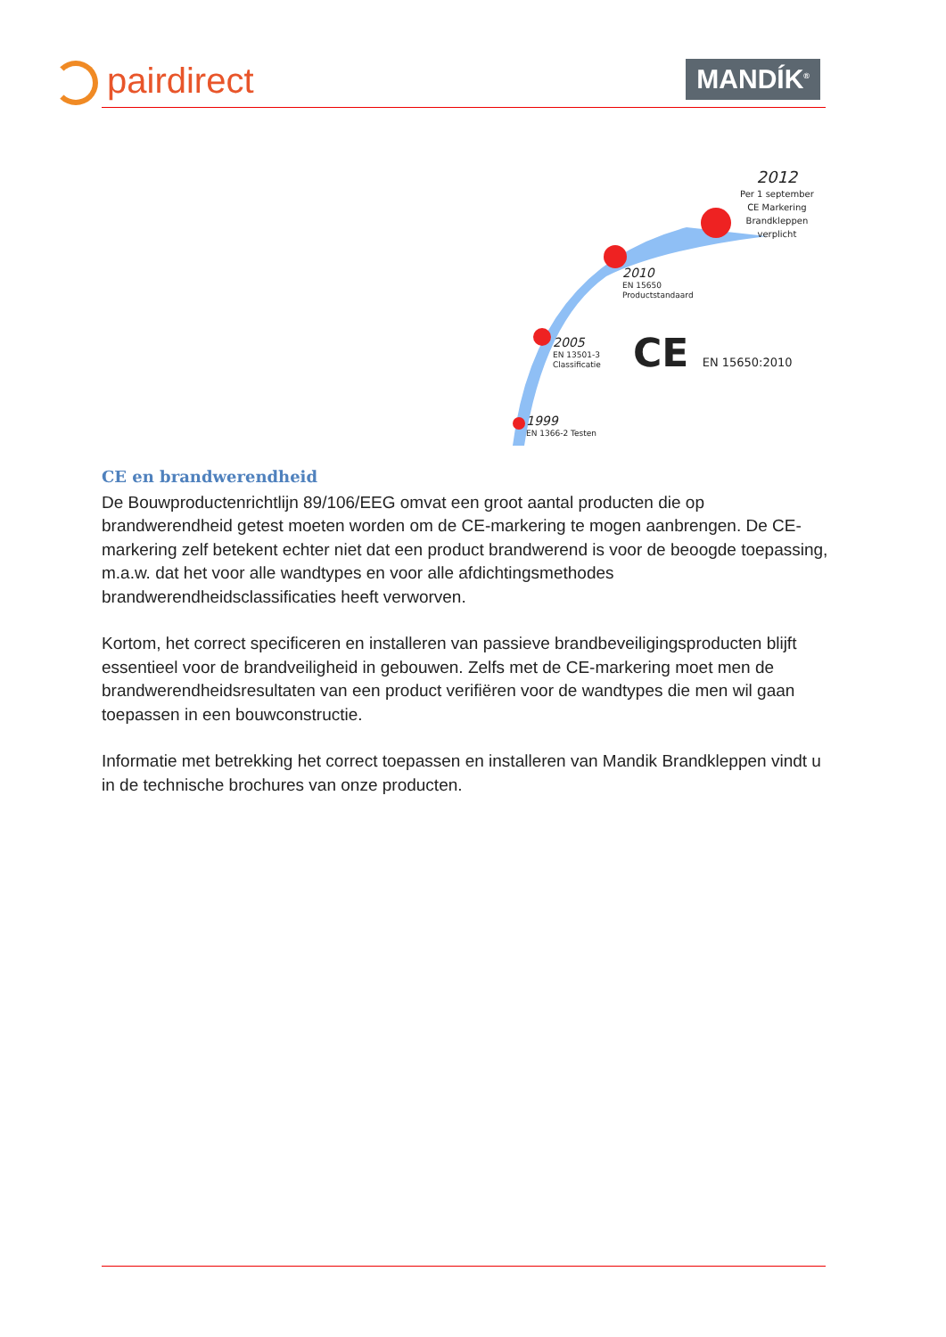pairdirect MANDÍK<sup>®</sup>
2012
Per 1 september
CE Markering
Brandkleppen
verplicht
2010
EN 15650
Productstandaard
2005
EN 13501-3
Classificatie
CE EN 15650:2010
1999
EN 1366-2 Testen
CE en brandwerendheid
De Bouwproductenrichtlijn 89/106/EEG omvat een groot aantal producten die op brandwerendheid getest moeten worden om de CE-markering te mogen aanbrengen. De CE-markering zelf betekent echter niet dat een product brandwerend is voor de beoogde toepassing, m.a.w. dat het voor alle wandtypes en voor alle afdichtingsmethodes brandwerendheidsclassificaties heeft verworven.
Kortom, het correct specificeren en installeren van passieve brandbeveiligingsproducten blijft essentieel voor de brandveiligheid in gebouwen. Zelfs met de CE-markering moet men de brandwerendheidsresultaten van een product verifiëren voor de wandtypes die men wil gaan toepassen in een bouwconstructie.
Informatie met betrekking het correct toepassen en installeren van Mandik Brandkleppen vindt u in de technische brochures van onze producten.